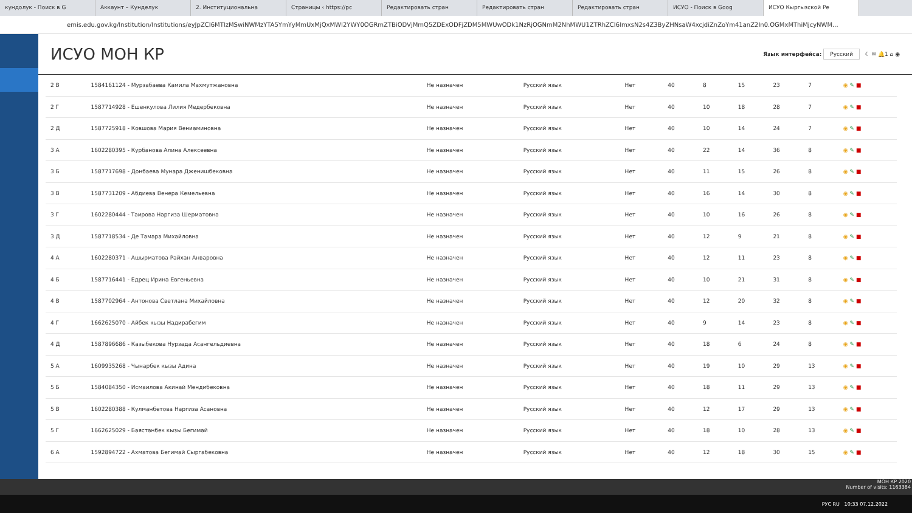кундолук - Поиск в G Аккаунт – Кунделук 2. Институциональна Страницы ‹ https://pc Редактировать стран Редактировать стран Редактировать стран ИСУО - Поиск в Goog ИСУО Кыргызской Ре
emis.edu.gov.kg/Institution/Institutions/eyJpZCI6MTIzMSwiNWMzYTA5YmYyMmUxMjQxMWI2YWY0OGRmZTBiODVjMmQ5ZDExODFjZDM5MWUwODk1NzRjOGNmM2NhMWU1ZTRhZCI6ImxsN2s4Z3ByZHNsaW4xcjdiZnZoYm41anZ2In0.OGMxMThiMjcyNWM...
ИСУО МОН КР
Язык интерфейса: Русский ☾ ✉ 🔔1 ⌂ ◉
| 2 В | 1584161124 - Мурзабаева Камила Махмутжановна | Не назначен | Русский язык | Нет | 40 | 8 | 15 | 23 | 7 | ◉ ✎ ■ |
| 2 Г | 1587714928 - Ешенкулова Лилия Медербековна | Не назначен | Русский язык | Нет | 40 | 10 | 18 | 28 | 7 | ◉ ✎ ■ |
| 2 Д | 1587725918 - Ковшова Мария Вениаминовна | Не назначен | Русский язык | Нет | 40 | 10 | 14 | 24 | 7 | ◉ ✎ ■ |
| 3 А | 1602280395 - Курбанова Алина Алексеевна | Не назначен | Русский язык | Нет | 40 | 22 | 14 | 36 | 8 | ◉ ✎ ■ |
| 3 Б | 1587717698 - Донбаева Мунара Дженишбековна | Не назначен | Русский язык | Нет | 40 | 11 | 15 | 26 | 8 | ◉ ✎ ■ |
| 3 В | 1587731209 - Абдиева Венера Кемельевна | Не назначен | Русский язык | Нет | 40 | 16 | 14 | 30 | 8 | ◉ ✎ ■ |
| 3 Г | 1602280444 - Таирова Наргиза Шерматовна | Не назначен | Русский язык | Нет | 40 | 10 | 16 | 26 | 8 | ◉ ✎ ■ |
| 3 Д | 1587718534 - Де Тамара Михайловна | Не назначен | Русский язык | Нет | 40 | 12 | 9 | 21 | 8 | ◉ ✎ ■ |
| 4 А | 1602280371 - Ашырматова Райхан Анваровна | Не назначен | Русский язык | Нет | 40 | 12 | 11 | 23 | 8 | ◉ ✎ ■ |
| 4 Б | 1587716441 - Едрец Ирина Евгеньевна | Не назначен | Русский язык | Нет | 40 | 10 | 21 | 31 | 8 | ◉ ✎ ■ |
| 4 В | 1587702964 - Антонова Светлана Михайловна | Не назначен | Русский язык | Нет | 40 | 12 | 20 | 32 | 8 | ◉ ✎ ■ |
| 4 Г | 1662625070 - Айбек кызы Надирабегим | Не назначен | Русский язык | Нет | 40 | 9 | 14 | 23 | 8 | ◉ ✎ ■ |
| 4 Д | 1587896686 - Казыбекова Нурзада Асангельдиевна | Не назначен | Русский язык | Нет | 40 | 18 | 6 | 24 | 8 | ◉ ✎ ■ |
| 5 А | 1609935268 - Чынарбек кызы Адина | Не назначен | Русский язык | Нет | 40 | 19 | 10 | 29 | 13 | ◉ ✎ ■ |
| 5 Б | 1584084350 - Исмаилова Акинай Мендибековна | Не назначен | Русский язык | Нет | 40 | 18 | 11 | 29 | 13 | ◉ ✎ ■ |
| 5 В | 1602280388 - Кулманбетова Наргиза Асановна | Не назначен | Русский язык | Нет | 40 | 12 | 17 | 29 | 13 | ◉ ✎ ■ |
| 5 Г | 1662625029 - Баястанбек кызы Бегимай | Не назначен | Русский язык | Нет | 40 | 18 | 10 | 28 | 13 | ◉ ✎ ■ |
| 6 А | 1592894722 - Ахматова Бегимай Сыргабековна | Не назначен | Русский язык | Нет | 40 | 12 | 18 | 30 | 15 | ◉ ✎ ■ |
МОН КР 2020
Number of visits: 1163384
РУС RU 10:33 07.12.2022